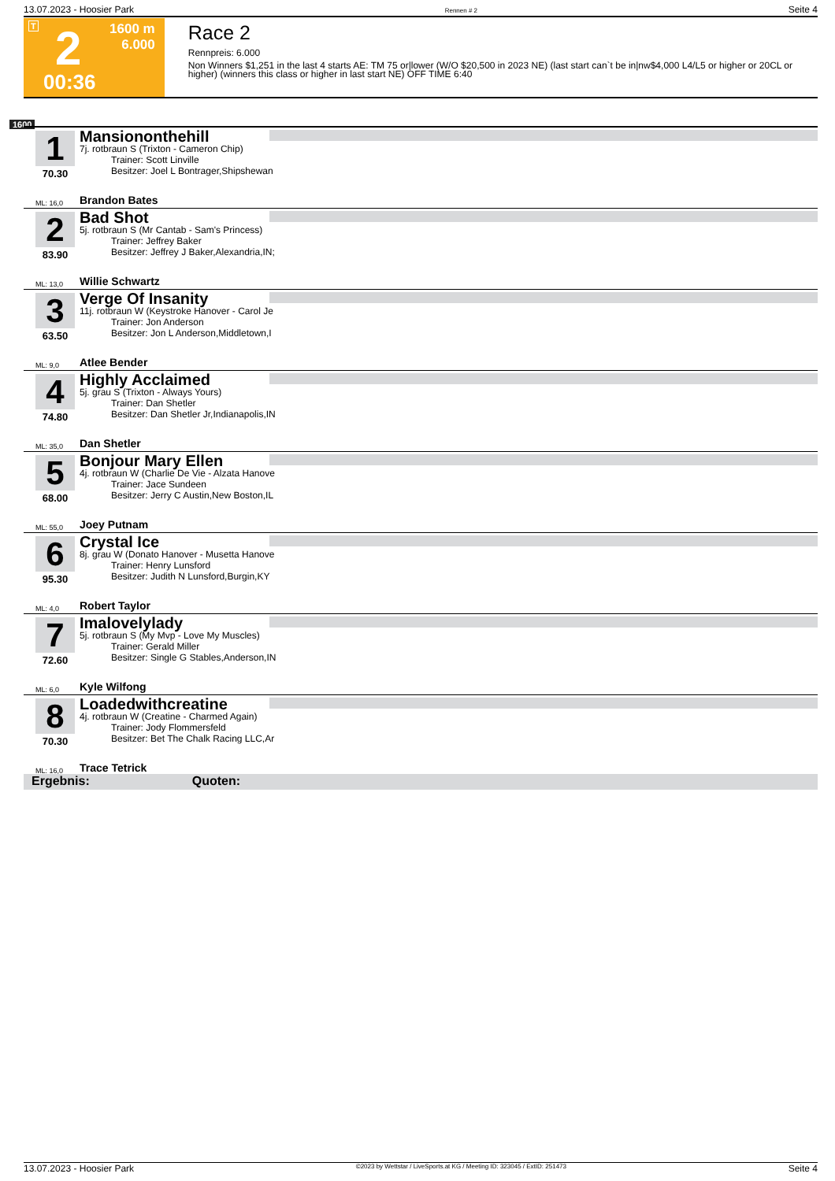13.07.2023 - Hoosier Park Rennen # 2 Seite 4
T 2
00:36
1600 m
6.000
Race 2
Rennpreis: 6.000
Non Winners $1,251 in the last 4 starts AE: TM 75 or|lower (W/O $20,500 in 2023 NE) (last start can`t be in|nw$4,000 L4/L5 or higher or 20CL or higher) (winners this class or higher in last start NE) OFF TIME 6:40
1600
1
70.30
Mansiononthehill
7j. rotbraun S (Trixton - Cameron Chip)
Trainer: Scott Linville
Besitzer: Joel L Bontrager,Shipshewan
ML: 16,0 Brandon Bates
2
83.90
Bad Shot
5j. rotbraun S (Mr Cantab - Sam's Princess)
Trainer: Jeffrey Baker
Besitzer: Jeffrey J Baker,Alexandria,IN;
ML: 13,0 Willie Schwartz
3
63.50
Verge Of Insanity
11j. rotbraun W (Keystroke Hanover - Carol Je
Trainer: Jon Anderson
Besitzer: Jon L Anderson,Middletown,I
ML: 9,0 Atlee Bender
4
74.80
Highly Acclaimed
5j. grau S (Trixton - Always Yours)
Trainer: Dan Shetler
Besitzer: Dan Shetler Jr,Indianapolis,IN
ML: 35,0 Dan Shetler
5
68.00
Bonjour Mary Ellen
4j. rotbraun W (Charlie De Vie - Alzata Hanove
Trainer: Jace Sundeen
Besitzer: Jerry C Austin,New Boston,IL
ML: 55,0 Joey Putnam
6
95.30
Crystal Ice
8j. grau W (Donato Hanover - Musetta Hanove
Trainer: Henry Lunsford
Besitzer: Judith N Lunsford,Burgin,KY
ML: 4,0 Robert Taylor
7
72.60
Imalovelylady
5j. rotbraun S (My Mvp - Love My Muscles)
Trainer: Gerald Miller
Besitzer: Single G Stables,Anderson,IN
ML: 6,0 Kyle Wilfong
8
70.30
Loadedwithcreatine
4j. rotbraun W (Creatine - Charmed Again)
Trainer: Jody Flommersfeld
Besitzer: Bet The Chalk Racing LLC,Ar
ML: 16,0 Trace Tetrick
Ergebnis: Quoten:
13.07.2023 - Hoosier Park ©2023 by Wettstar / LiveSports.at KG / Meeting ID: 323045 / ExtID: 251473 Seite 4